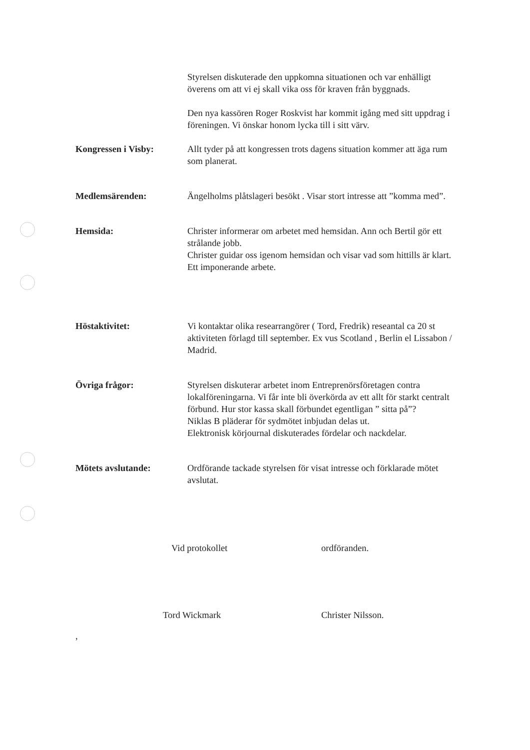Styrelsen diskuterade den uppkomna situationen och var enhälligt överens om att vi ej skall vika oss för kraven från byggnads.
Den nya kassören Roger Roskvist har kommit igång med sitt uppdrag i föreningen. Vi önskar honom lycka till i sitt värv.
Kongressen i Visby: Allt tyder på att kongressen trots dagens situation kommer att äga rum som planerat.
Medlemsärenden: Ängelholms plåtslageri besökt . Visar stort intresse att ”komma med”.
Hemsida: Christer informerar om arbetet med hemsidan. Ann och Bertil gör ett strålande jobb.
Christer guidar oss igenom hemsidan och visar vad som hittills är klart. Ett imponerande arbete.
Höstaktivitet: Vi kontaktar olika researrangörer ( Tord, Fredrik) reseantal ca 20 st aktiviteten förlagd till september. Ex vus Scotland , Berlin el Lissabon / Madrid.
Övriga frågor: Styrelsen diskuterar arbetet inom Entreprenörsföretagen contra lokalföreningarna. Vi får inte bli överkörda av ett allt för starkt centralt förbund. Hur stor kassa skall förbundet egentligan ” sitta på”?
Niklas B pläderar för sydmötet inbjudan delas ut.
Elektronisk körjournal diskuterades fördelar och nackdelar.
Mötets avslutande: Ordförande tackade styrelsen för visat intresse och förklarade mötet avslutat.
Vid protokollet
Tord Wickmark
ordföranden.
Christer Nilsson.
,